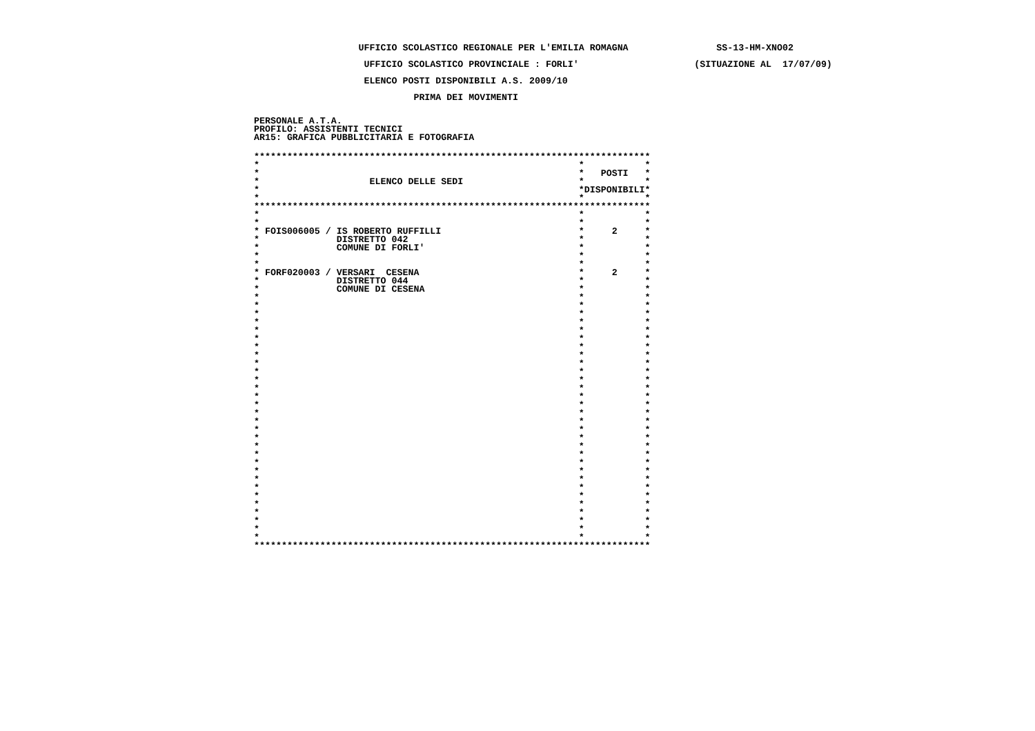UFFICIO SCOLASTICO REGIONALE PER L'EMILIA ROMAGNA                SS-13-HM-XNO02
                    UFFICIO SCOLASTICO PROVINCIALE : FORLI'                     (SITUAZIONE AL  17/07/09)
                    ELENCO POSTI DISPONIBILI A.S. 2009/10
                             PRIMA DEI MOVIMENTI
PERSONALE A.T.A.
PROFILO: ASSISTENTI TECNICI
AR15: GRAFICA PUBBLICITARIA E FOTOGRAFIA
************************************************************************
*                                                          *           *
*                                                          *   POSTI   *
*                    ELENCO DELLE SEDI                     *           *
*                                                          *DISPONIBILI*
*                                                          *           *
************************************************************************
*                                                          *           *
*                                                          *           *
* FOIS006005 / IS ROBERTO RUFFILLI                         *     2     *
*              DISTRETTO 042                               *           *
*              COMUNE DI FORLI'                            *           *
*                                                          *           *
*                                                          *           *
* FORF020003 / VERSARI  CESENA                             *     2     *
*              DISTRETTO 044                               *           *
*              COMUNE DI CESENA                            *           *
*                                                          *           *
*                                                          *           *
*                                                          *           *
*                                                          *           *
*                                                          *           *
*                                                          *           *
*                                                          *           *
*                                                          *           *
*                                                          *           *
*                                                          *           *
*                                                          *           *
*                                                          *           *
*                                                          *           *
*                                                          *           *
*                                                          *           *
*                                                          *           *
*                                                          *           *
*                                                          *           *
*                                                          *           *
*                                                          *           *
*                                                          *           *
*                                                          *           *
*                                                          *           *
*                                                          *           *
*                                                          *           *
*                                                          *           *
*                                                          *           *
*                                                          *           *
*                                                          *           *
*                                                          *           *
************************************************************************